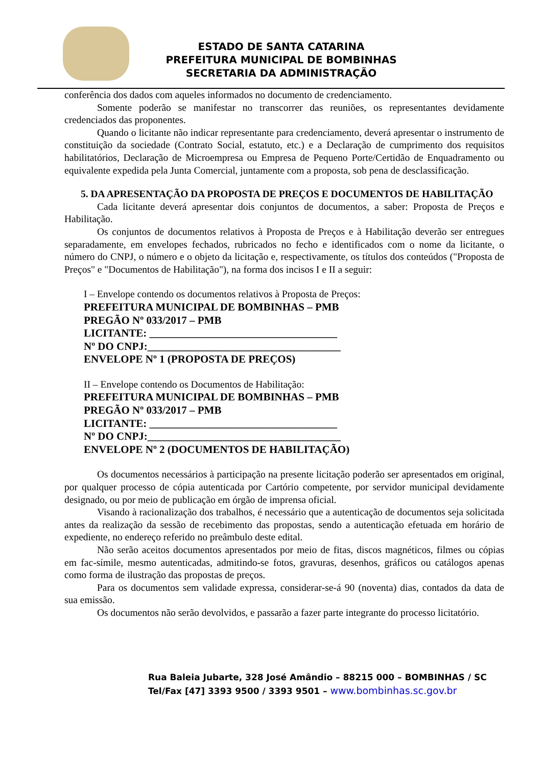ESTADO DE SANTA CATARINA
PREFEITURA MUNICIPAL DE BOMBINHAS
SECRETARIA DA ADMINISTRAÇÃO
conferência dos dados com aqueles informados no documento de credenciamento.
Somente poderão se manifestar no transcorrer das reuniões, os representantes devidamente credenciados das proponentes.
Quando o licitante não indicar representante para credenciamento, deverá apresentar o instrumento de constituição da sociedade (Contrato Social, estatuto, etc.) e a Declaração de cumprimento dos requisitos habilitatórios, Declaração de Microempresa ou Empresa de Pequeno Porte/Certidão de Enquadramento ou equivalente expedida pela Junta Comercial, juntamente com a proposta, sob pena de desclassificação.
5. DA APRESENTAÇÃO DA PROPOSTA DE PREÇOS E DOCUMENTOS DE HABILITAÇÃO
Cada licitante deverá apresentar dois conjuntos de documentos, a saber: Proposta de Preços e Habilitação.
Os conjuntos de documentos relativos à Proposta de Preços e à Habilitação deverão ser entregues separadamente, em envelopes fechados, rubricados no fecho e identificados com o nome da licitante, o número do CNPJ, o número e o objeto da licitação e, respectivamente, os títulos dos conteúdos ("Proposta de Preços" e "Documentos de Habilitação"), na forma dos incisos I e II a seguir:
I – Envelope contendo os documentos relativos à Proposta de Preços:
PREFEITURA MUNICIPAL DE BOMBINHAS – PMB
PREGÃO Nº 033/2017 – PMB
LICITANTE: ___________________________________
Nº DO CNPJ:____________________________________
ENVELOPE Nº 1 (PROPOSTA DE PREÇOS)
II – Envelope contendo os Documentos de Habilitação:
PREFEITURA MUNICIPAL DE BOMBINHAS – PMB
PREGÃO Nº 033/2017 – PMB
LICITANTE: ___________________________________
Nº DO CNPJ:____________________________________
ENVELOPE Nº 2 (DOCUMENTOS DE HABILITAÇÃO)
Os documentos necessários à participação na presente licitação poderão ser apresentados em original, por qualquer processo de cópia autenticada por Cartório competente, por servidor municipal devidamente designado, ou por meio de publicação em órgão de imprensa oficial.
Visando à racionalização dos trabalhos, é necessário que a autenticação de documentos seja solicitada antes da realização da sessão de recebimento das propostas, sendo a autenticação efetuada em horário de expediente, no endereço referido no preâmbulo deste edital.
Não serão aceitos documentos apresentados por meio de fitas, discos magnéticos, filmes ou cópias em fac-símile, mesmo autenticadas, admitindo-se fotos, gravuras, desenhos, gráficos ou catálogos apenas como forma de ilustração das propostas de preços.
Para os documentos sem validade expressa, considerar-se-á 90 (noventa) dias, contados da data de sua emissão.
Os documentos não serão devolvidos, e passarão a fazer parte integrante do processo licitatório.
Rua Baleia Jubarte, 328 José Amândio – 88215 000 – BOMBINHAS / SC
Tel/Fax [47] 3393 9500 / 3393 9501 – www.bombinhas.sc.gov.br